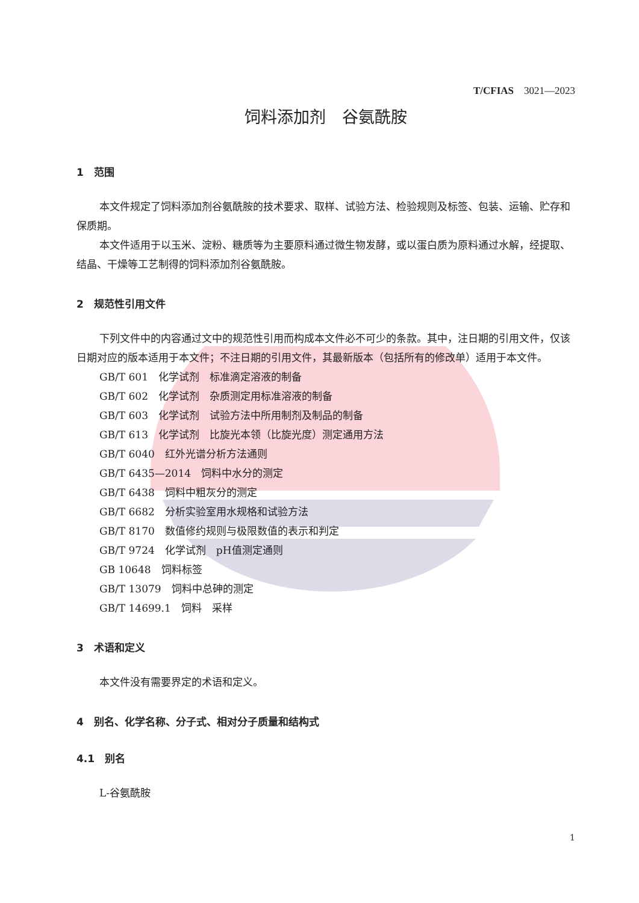T/CFIAS　3021—2023
饲料添加剂　谷氨酰胺
1　范围
本文件规定了饲料添加剂谷氨酰胺的技术要求、取样、试验方法、检验规则及标签、包装、运输、贮存和保质期。
本文件适用于以玉米、淀粉、糖质等为主要原料通过微生物发酵，或以蛋白质为原料通过水解，经提取、结晶、干燥等工艺制得的饲料添加剂谷氨酰胺。
2　规范性引用文件
下列文件中的内容通过文中的规范性引用而构成本文件必不可少的条款。其中，注日期的引用文件，仅该日期对应的版本适用于本文件；不注日期的引用文件，其最新版本（包括所有的修改单）适用于本文件。
GB/T 601　化学试剂　标准滴定溶液的制备
GB/T 602　化学试剂　杂质测定用标准溶液的制备
GB/T 603　化学试剂　试验方法中所用制剂及制品的制备
GB/T 613　化学试剂　比旋光本领（比旋光度）测定通用方法
GB/T 6040　红外光谱分析方法通则
GB/T 6435—2014　饲料中水分的测定
GB/T 6438　饲料中粗灰分的测定
GB/T 6682　分析实验室用水规格和试验方法
GB/T 8170　数值修约规则与极限数值的表示和判定
GB/T 9724　化学试剂　pH值测定通则
GB 10648　饲料标签
GB/T 13079　饲料中总砷的测定
GB/T 14699.1　饲料　采样
3　术语和定义
本文件没有需要界定的术语和定义。
4　别名、化学名称、分子式、相对分子质量和结构式
4.1　别名
L-谷氨酰胺
1